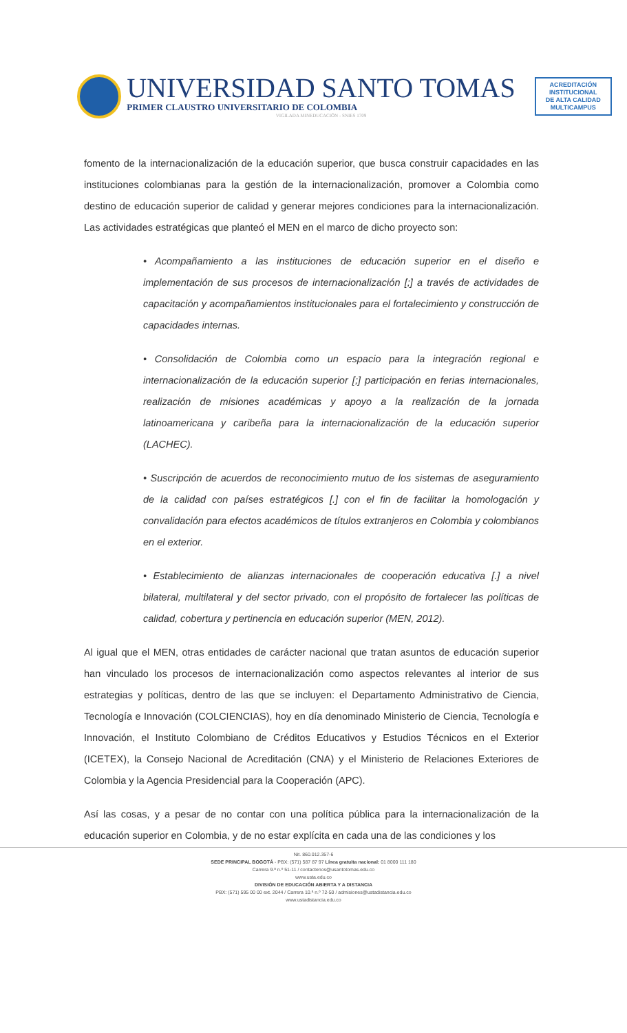UNIVERSIDAD SANTO TOMAS
PRIMER CLAUSTRO UNIVERSITARIO DE COLOMBIA
VIGILADA MINEDUCACIÓN - SNIES 1709
ACREDITACIÓN
INSTITUCIONAL
DE ALTA CALIDAD
MULTICAMPUS
fomento de la internacionalización de la educación superior, que busca construir capacidades en las instituciones colombianas para la gestión de la internacionalización, promover a Colombia como destino de educación superior de calidad y generar mejores condiciones para la internacionalización. Las actividades estratégicas que planteó el MEN en el marco de dicho proyecto son:
• Acompañamiento a las instituciones de educación superior en el diseño e implementación de sus procesos de internacionalización [;] a través de actividades de capacitación y acompañamientos institucionales para el fortalecimiento y construcción de capacidades internas.
• Consolidación de Colombia como un espacio para la integración regional e internacionalización de la educación superior [;] participación en ferias internacionales, realización de misiones académicas y apoyo a la realización de la jornada latinoamericana y caribeña para la internacionalización de la educación superior (LACHEC).
• Suscripción de acuerdos de reconocimiento mutuo de los sistemas de aseguramiento de la calidad con países estratégicos [.] con el fin de facilitar la homologación y convalidación para efectos académicos de títulos extranjeros en Colombia y colombianos en el exterior.
• Establecimiento de alianzas internacionales de cooperación educativa [.] a nivel bilateral, multilateral y del sector privado, con el propósito de fortalecer las políticas de calidad, cobertura y pertinencia en educación superior (MEN, 2012).
Al igual que el MEN, otras entidades de carácter nacional que tratan asuntos de educación superior han vinculado los procesos de internacionalización como aspectos relevantes al interior de sus estrategias y políticas, dentro de las que se incluyen: el Departamento Administrativo de Ciencia, Tecnología e Innovación (COLCIENCIAS), hoy en día denominado Ministerio de Ciencia, Tecnología e Innovación, el Instituto Colombiano de Créditos Educativos y Estudios Técnicos en el Exterior (ICETEX), la Consejo Nacional de Acreditación (CNA) y el Ministerio de Relaciones Exteriores de Colombia y la Agencia Presidencial para la Cooperación (APC).
Así las cosas, y a pesar de no contar con una política pública para la internacionalización de la educación superior en Colombia, y de no estar explícita en cada una de las condiciones y los
Nit. 860.012.357-6
SEDE PRINCIPAL BOGOTÁ - PBX: (571) 587 87 97 Línea gratuita nacional: 01 8000 111 180
Carrera 9.ª n.º 51-11 / contactenos@usantotomas.edu.co
www.usta.edu.co
DIVISIÓN DE EDUCACIÓN ABIERTA Y A DISTANCIA
PBX: (571) 595 00 00 ext. 2044 / Carrera 10.ª n.º 72-50 / admisiones@ustadistancia.edu.co
www.ustadistancia.edu.co